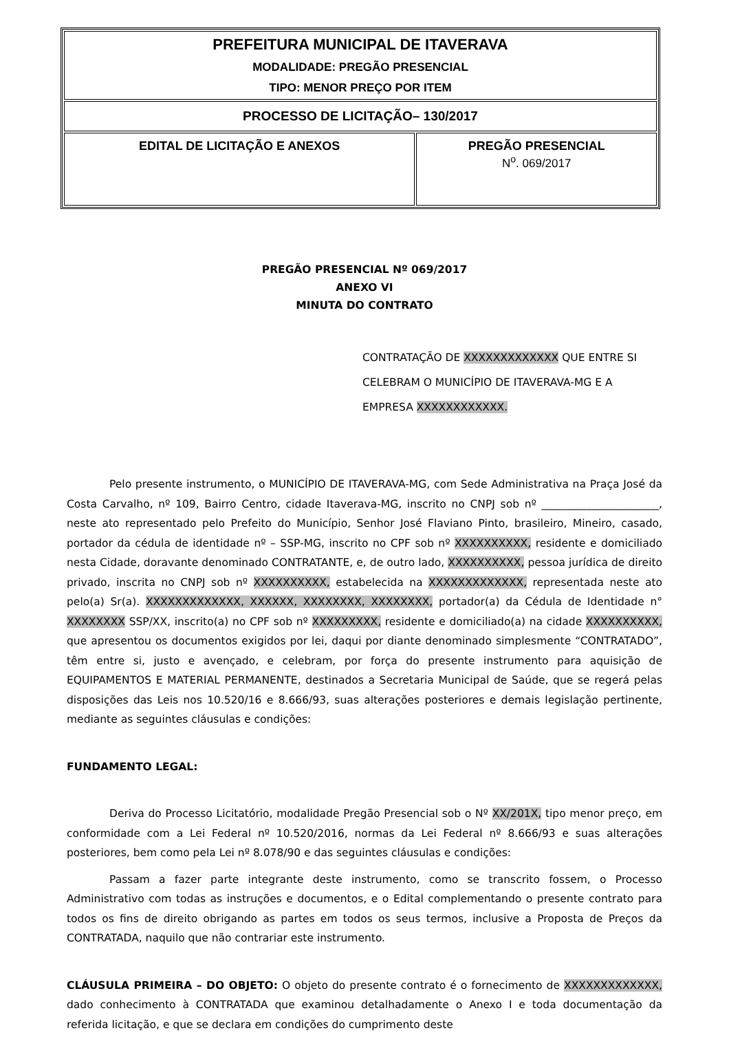| PREFEITURA MUNICIPAL DE ITAVERAVA MODALIDADE: PREGÃO PRESENCIAL TIPO: MENOR PREÇO POR ITEM | |
| PROCESSO DE LICITAÇÃO– 130/2017 | |
| EDITAL DE LICITAÇÃO E ANEXOS | PREGÃO PRESENCIAL N<sup>o</sup>. 069/2017 |
PREGÃO PRESENCIAL Nº 069/2017
ANEXO VI
MINUTA DO CONTRATO
CONTRATAÇÃO DE XXXXXXXXXXXXX QUE ENTRE SI CELEBRAM O MUNICÍPIO DE ITAVERAVA-MG E A EMPRESA XXXXXXXXXXXX.
Pelo presente instrumento, o MUNICÍPIO DE ITAVERAVA-MG, com Sede Administrativa na Praça José da Costa Carvalho, nº 109, Bairro Centro, cidade Itaverava-MG, inscrito no CNPJ sob nº ______________________, neste ato representado pelo Prefeito do Município, Senhor José Flaviano Pinto, brasileiro, Mineiro, casado, portador da cédula de identidade nº – SSP-MG, inscrito no CPF sob nº XXXXXXXXXX, residente e domiciliado nesta Cidade, doravante denominado CONTRATANTE, e, de outro lado, XXXXXXXXXX, pessoa jurídica de direito privado, inscrita no CNPJ sob nº XXXXXXXXXX, estabelecida na XXXXXXXXXXXXX, representada neste ato pelo(a) Sr(a). XXXXXXXXXXXXX, XXXXXX, XXXXXXXX, XXXXXXXX, portador(a) da Cédula de Identidade n° XXXXXXXX SSP/XX, inscrito(a) no CPF sob nº XXXXXXXXX, residente e domiciliado(a) na cidade XXXXXXXXXX, que apresentou os documentos exigidos por lei, daqui por diante denominado simplesmente “CONTRATADO”, têm entre si, justo e avençado, e celebram, por força do presente instrumento para aquisição de EQUIPAMENTOS E MATERIAL PERMANENTE, destinados a Secretaria Municipal de Saúde, que se regerá pelas disposições das Leis nos 10.520/16 e 8.666/93, suas alterações posteriores e demais legislação pertinente, mediante as seguintes cláusulas e condições:
FUNDAMENTO LEGAL:
Deriva do Processo Licitatório, modalidade Pregão Presencial sob o Nº XX/201X, tipo menor preço, em conformidade com a Lei Federal nº 10.520/2016, normas da Lei Federal nº 8.666/93 e suas alterações posteriores, bem como pela Lei nº 8.078/90 e das seguintes cláusulas e condições:
Passam a fazer parte integrante deste instrumento, como se transcrito fossem, o Processo Administrativo com todas as instruções e documentos, e o Edital complementando o presente contrato para todos os fins de direito obrigando as partes em todos os seus termos, inclusive a Proposta de Preços da CONTRATADA, naquilo que não contrariar este instrumento.
CLÁUSULA PRIMEIRA – DO OBJETO: O objeto do presente contrato é o fornecimento de XXXXXXXXXXXXX, dado conhecimento à CONTRATADA que examinou detalhadamente o Anexo I e toda documentação da referida licitação, e que se declara em condições do cumprimento deste